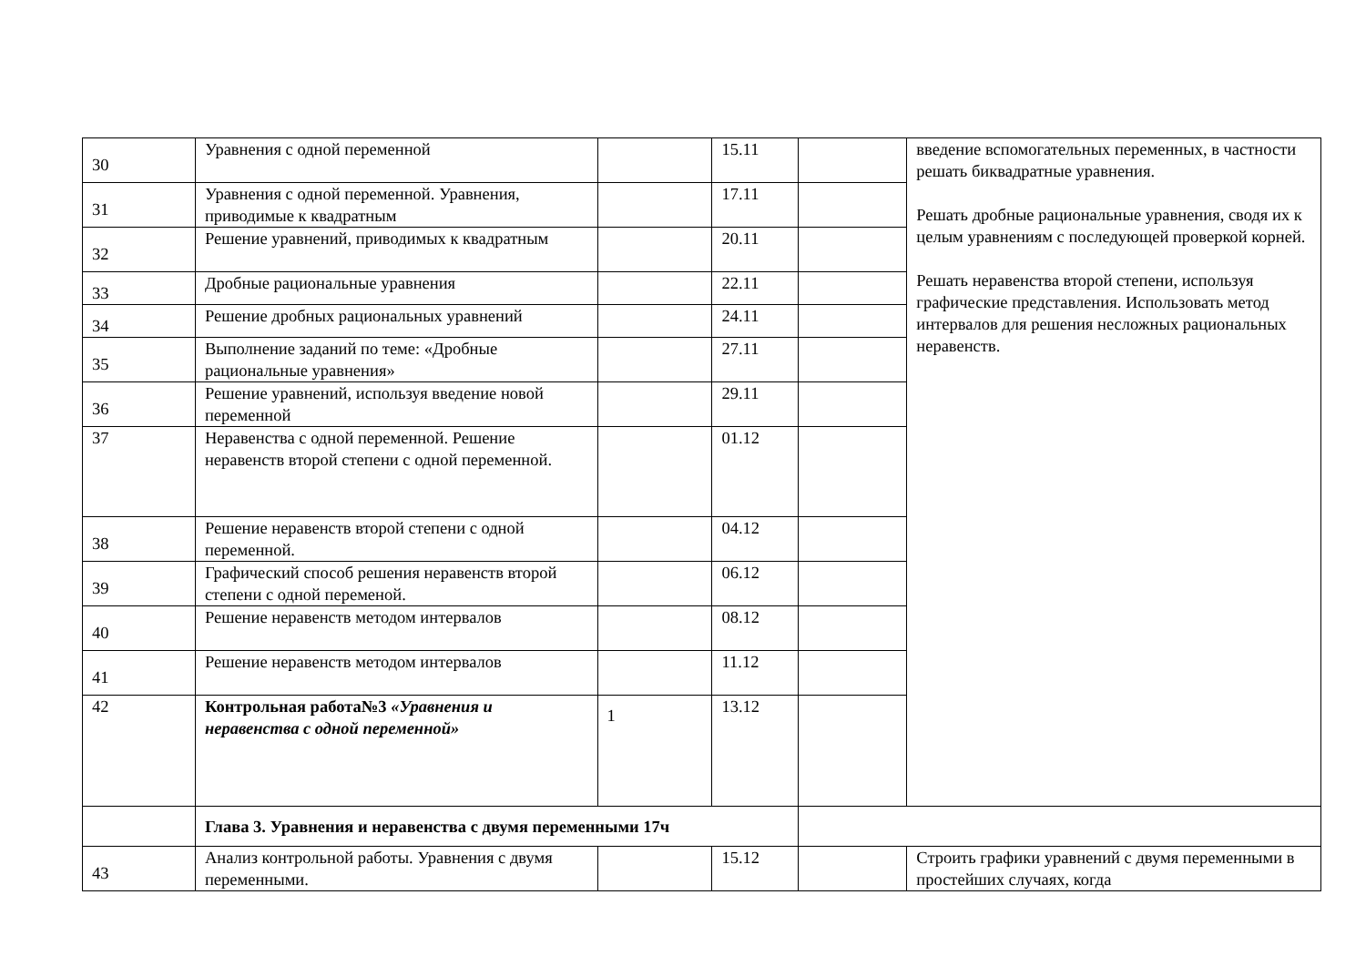| 30 | Уравнения с одной переменной | | 15.11 | | введение вспомогательных переменных, в частности решать биквадратные уравнения. Решать дробные рациональные уравнения, сводя их к целым уравнениям с последующей проверкой корней. Решать неравенства второй степени, используя графические представления. Использовать метод интервалов для решения несложных рациональных неравенств. |
| 31 | Уравнения с одной переменной. Уравнения, приводимые к квадратным | | 17.11 | | |
| 32 | Решение уравнений, приводимых к квадратным | | 20.11 | | |
| 33 | Дробные рациональные уравнения | | 22.11 | | |
| 34 | Решение дробных рациональных уравнений | | 24.11 | | |
| 35 | Выполнение заданий по теме: «Дробные рациональные уравнения» | | 27.11 | | |
| 36 | Решение уравнений, используя введение новой переменной | | 29.11 | | |
| 37 | Неравенства с одной переменной. Решение неравенств второй степени с одной переменной. | | 01.12 | | |
| 38 | Решение неравенств второй степени с одной переменной. | | 04.12 | | |
| 39 | Графический способ решения неравенств второй степени с одной переменой. | | 06.12 | | |
| 40 | Решение неравенств методом интервалов | | 08.12 | | |
| 41 | Решение неравенств методом интервалов | | 11.12 | | |
| 42 | Контрольная работа№3 «Уравнения и неравенства с одной переменной» | 1 | 13.12 | | |
| | Глава 3. Уравнения и неравенства с двумя переменными 17ч | | | | |
| 43 | Анализ контрольной работы. Уравнения с двумя переменными. | | 15.12 | | Строить графики уравнений с двумя переменными в простейших случаях, когда |